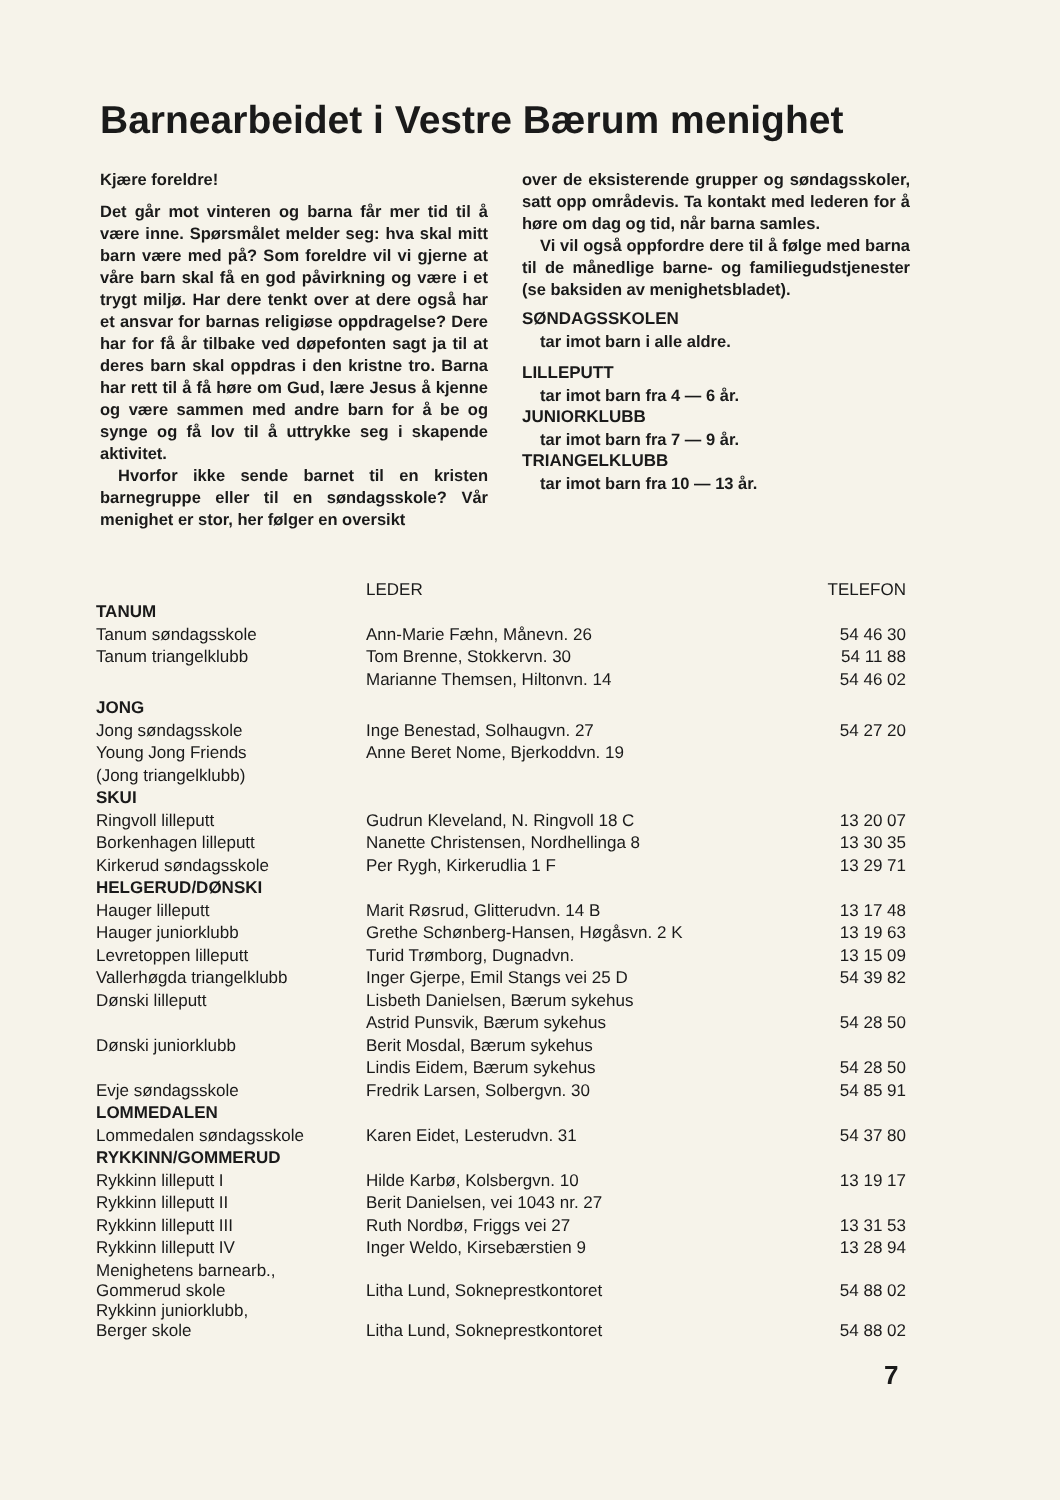Barnearbeidet i Vestre Bærum menighet
Kjære foreldre!
Det går mot vinteren og barna får mer tid til å være inne. Spørsmålet melder seg: hva skal mitt barn være med på? Som foreldre vil vi gjerne at våre barn skal få en god påvirkning og være i et trygt miljø. Har dere tenkt over at dere også har et ansvar for barnas religiøse oppdragelse? Dere har for få år tilbake ved døpefonten sagt ja til at deres barn skal oppdras i den kristne tro. Barna har rett til å få høre om Gud, lære Jesus å kjenne og være sammen med andre barn for å be og synge og få lov til å uttrykke seg i skapende aktivitet.
Hvorfor ikke sende barnet til en kristen barnegruppe eller til en søndagsskole? Vår menighet er stor, her følger en oversikt
over de eksisterende grupper og søndagsskoler, satt opp områdevis. Ta kontakt med lederen for å høre om dag og tid, når barna samles.
Vi vil også oppfordre dere til å følge med barna til de månedlige barne- og familiegudstjenester (se baksiden av menighetsbladet).
SØNDAGSSKOLEN
tar imot barn i alle aldre.
LILLEPUTT
tar imot barn fra 4 — 6 år.
JUNIORKLUBB
tar imot barn fra 7 — 9 år.
TRIANGELKLUBB
tar imot barn fra 10 — 13 år.
| TANUM | LEDER | TELEFON |
| --- | --- | --- |
| Tanum søndagsskole | Ann-Marie Fæhn, Månevn. 26 | 54 46 30 |
| Tanum triangelklubb | Tom Brenne, Stokkervn. 30 | 54 11 88 |
| | Marianne Themsen, Hiltonvn. 14 | 54 46 02 |
| JONG | | |
| Jong søndagsskole | Inge Benestad, Solhaugvn. 27 | 54 27 20 |
| Young Jong Friends | Anne Beret Nome, Bjerkoddvn. 19 | |
| (Jong triangelklubb) | | |
| SKUI | | |
| Ringvoll lilleputt | Gudrun Kleveland, N. Ringvoll 18 C | 13 20 07 |
| Borkenhagen lilleputt | Nanette Christensen, Nordhellinga 8 | 13 30 35 |
| Kirkerud søndagsskole | Per Rygh, Kirkerudlia 1 F | 13 29 71 |
| HELGERUD/DØNSKI | | |
| Hauger lilleputt | Marit Røsrud, Glitterudvn. 14 B | 13 17 48 |
| Hauger juniorklubb | Grethe Schønberg-Hansen, Høgåsvn. 2 K | 13 19 63 |
| Levretoppen lilleputt | Turid Trømborg, Dugnadvn. | 13 15 09 |
| Vallerhøgda triangelklubb | Inger Gjerpe, Emil Stangs vei 25 D | 54 39 82 |
| Dønski lilleputt | Lisbeth Danielsen, Bærum sykehus | |
| | Astrid Punsvik, Bærum sykehus | 54 28 50 |
| Dønski juniorklubb | Berit Mosdal, Bærum sykehus | |
| | Lindis Eidem, Bærum sykehus | 54 28 50 |
| Evje søndagsskole | Fredrik Larsen, Solbergvn. 30 | 54 85 91 |
| LOMMEDALEN | | |
| Lommedalen søndagsskole | Karen Eidet, Lesterudvn. 31 | 54 37 80 |
| RYKKINN/GOMMERUD | | |
| Rykkinn lilleputt I | Hilde Karbø, Kolsbergvn. 10 | 13 19 17 |
| Rykkinn lilleputt II | Berit Danielsen, vei 1043 nr. 27 | |
| Rykkinn lilleputt III | Ruth Nordbø, Friggs vei 27 | 13 31 53 |
| Rykkinn lilleputt IV | Inger Weldo, Kirsebærstien 9 | 13 28 94 |
| Menighetens barnearb., Gommerud skole | Litha Lund, Sokneprestkontoret | 54 88 02 |
| Rykkinn juniorklubb, Berger skole | Litha Lund, Sokneprestkontoret | 54 88 02 |
7